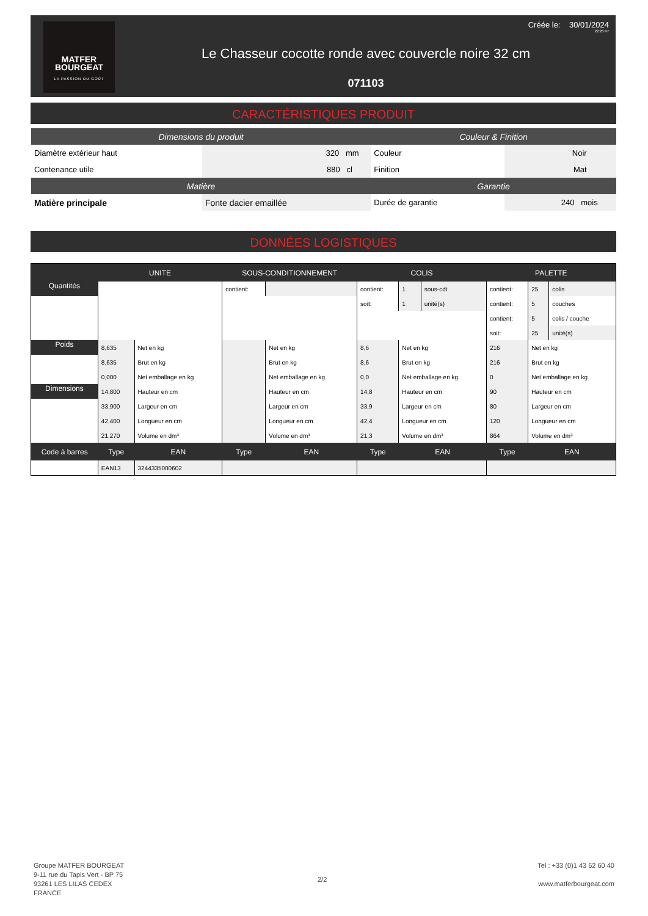MATFER
BOURGEAT
LA PASSION DU GOÛT
Créée le: 30/01/2024
22:25:47
Le Chasseur cocotte ronde avec couvercle noire 32 cm
071103
CARACTÉRISTIQUES PRODUIT
| Dimensions du produit | | Couleur & Finition | |
| --- | --- | --- | --- |
| Diamètre extérieur haut | 320 mm | Couleur | Noir |
| Contenance utile | 880 cl | Finition | Mat |
| Matière | | Garantie | |
| Matière principale | Fonte dacier emaillée | Durée de garantie | 240 mois |
DONNÉES LOGISTIQUES
| | UNITE | | SOUS-CONDITIONNEMENT | | COLIS | | | PALETTE | | |
| --- | --- | --- | --- | --- | --- | --- | --- | --- | --- | --- |
| Quantités | | | contient: | | contient: | 1 | sous-cdt | contient: | 25 | colis |
| | | | | | soit: | 1 | unité(s) | contient: | 5 | couches |
| | | | | | | | | contient: | 5 | colis / couche |
| | | | | | | | | soit: | 25 | unité(s) |
| Poids | 8,635 | Net en kg | | Net en kg | 8,6 | Net en kg | | 216 | Net en kg | |
| | 8,635 | Brut en kg | | Brut en kg | 8,6 | Brut en kg | | 216 | Brut en kg | |
| | 0,000 | Net emballage en kg | | Net emballage en kg | 0,0 | Net emballage en kg | | 0 | Net emballage en kg | |
| Dimensions | 14,800 | Hauteur en cm | | Hauteur en cm | 14,8 | Hauteur en cm | | 90 | Hauteur en cm | |
| | 33,900 | Largeur en cm | | Largeur en cm | 33,9 | Largeur en cm | | 80 | Largeur en cm | |
| | 42,400 | Longueur en cm | | Longueur en cm | 42,4 | Longueur en cm | | 120 | Longueur en cm | |
| | 21,270 | Volume en dm³ | | Volume en dm³ | 21,3 | Volume en dm³ | | 864 | Volume en dm³ | |
| Code à barres | Type | EAN | Type | EAN | Type | EAN | | Type | EAN | |
| | EAN13 | 3244335000602 | | | | | | | | |
Groupe MATFER BOURGEAT
9-11 rue du Tapis Vert - BP 75
93261 LES LILAS CEDEX
FRANCE
2/2
Tel : +33 (0)1 43 62 60 40
www.matferbourgeat.com